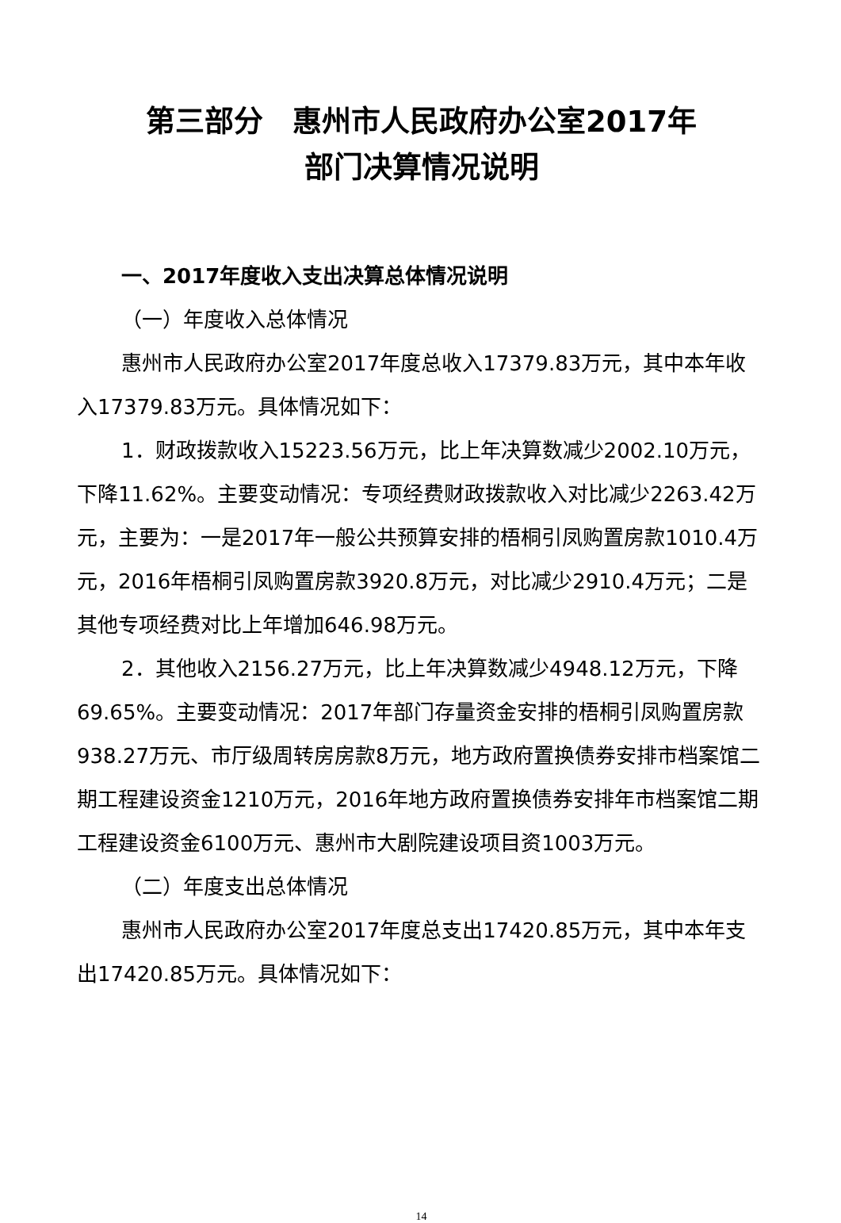第三部分　惠州市人民政府办公室2017年
部门决算情况说明
一、2017年度收入支出决算总体情况说明
（一）年度收入总体情况
惠州市人民政府办公室2017年度总收入17379.83万元，其中本年收入17379.83万元。具体情况如下：
1．财政拨款收入15223.56万元，比上年决算数减少2002.10万元，下降11.62%。主要变动情况：专项经费财政拨款收入对比减少2263.42万元，主要为：一是2017年一般公共预算安排的梧桐引凤购置房款1010.4万元，2016年梧桐引凤购置房款3920.8万元，对比减少2910.4万元；二是其他专项经费对比上年增加646.98万元。
2．其他收入2156.27万元，比上年决算数减少4948.12万元，下降69.65%。主要变动情况：2017年部门存量资金安排的梧桐引凤购置房款938.27万元、市厅级周转房房款8万元，地方政府置换债券安排市档案馆二期工程建设资金1210万元，2016年地方政府置换债券安排年市档案馆二期工程建设资金6100万元、惠州市大剧院建设项目资1003万元。
（二）年度支出总体情况
惠州市人民政府办公室2017年度总支出17420.85万元，其中本年支出17420.85万元。具体情况如下：
14